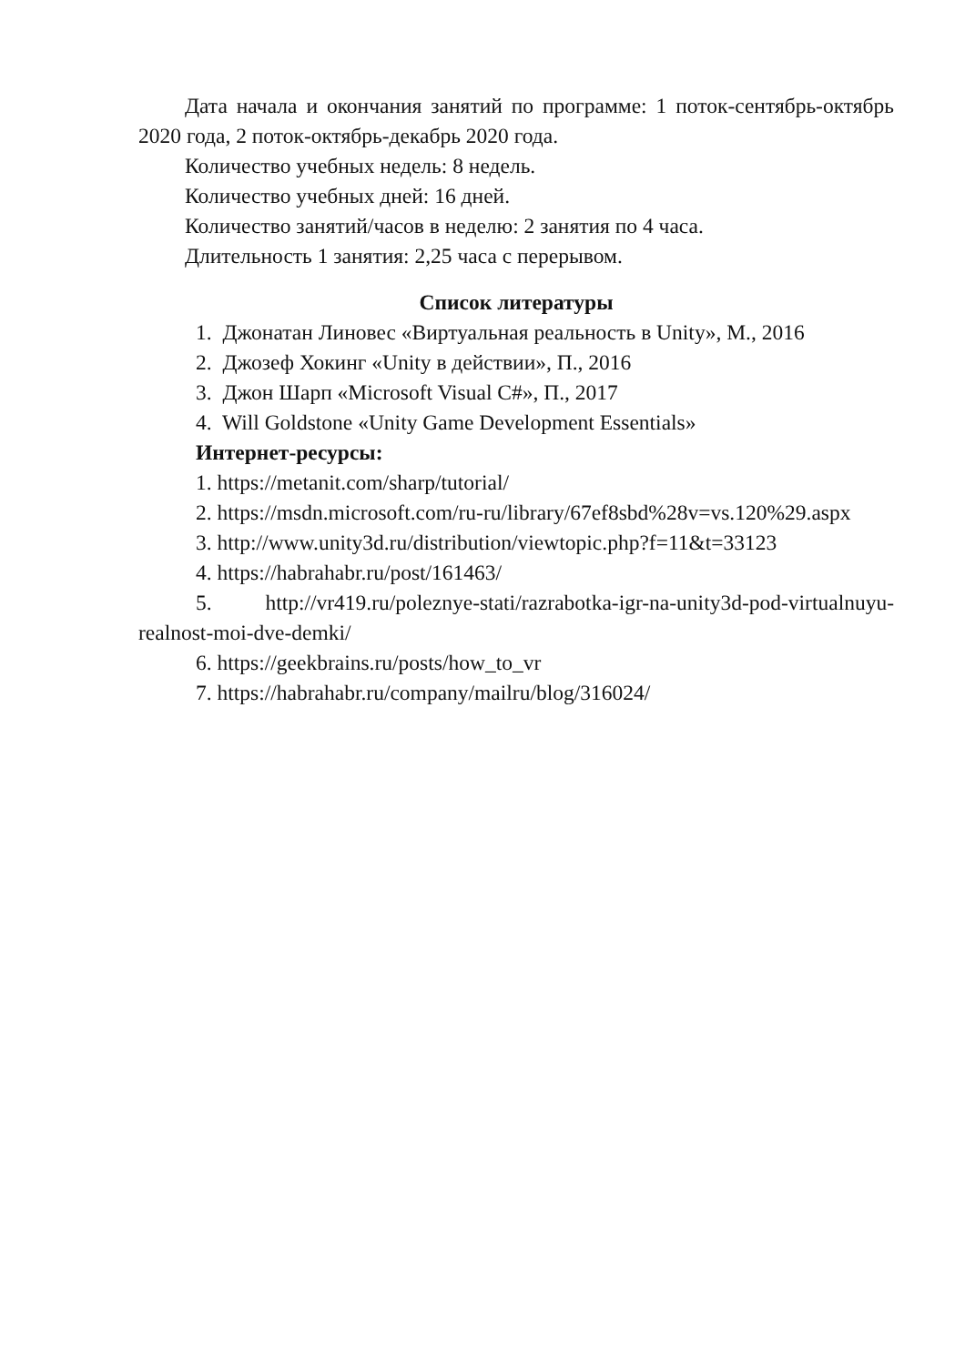Дата начала и окончания занятий по программе: 1 поток-сентябрь-октябрь 2020 года, 2 поток-октябрь-декабрь 2020 года.
Количество учебных недель: 8 недель.
Количество учебных дней: 16 дней.
Количество занятий/часов в неделю: 2 занятия по 4 часа.
Длительность 1 занятия: 2,25 часа с перерывом.
Список литературы
1. Джонатан Линовес «Виртуальная реальность в Unity», М., 2016
2. Джозеф Хокинг «Unity в действии», П., 2016
3. Джон Шарп «Microsoft Visual C#», П., 2017
4. Will Goldstone «Unity Game Development Essentials»
Интернет-ресурсы:
1. https://metanit.com/sharp/tutorial/
2. https://msdn.microsoft.com/ru-ru/library/67ef8sbd%28v=vs.120%29.aspx
3. http://www.unity3d.ru/distribution/viewtopic.php?f=11&t=33123
4. https://habrahabr.ru/post/161463/
5. http://vr419.ru/poleznye-stati/razrabotka-igr-na-unity3d-pod-virtualnuyu-realnost-moi-dve-demki/
6. https://geekbrains.ru/posts/how_to_vr
7. https://habrahabr.ru/company/mailru/blog/316024/